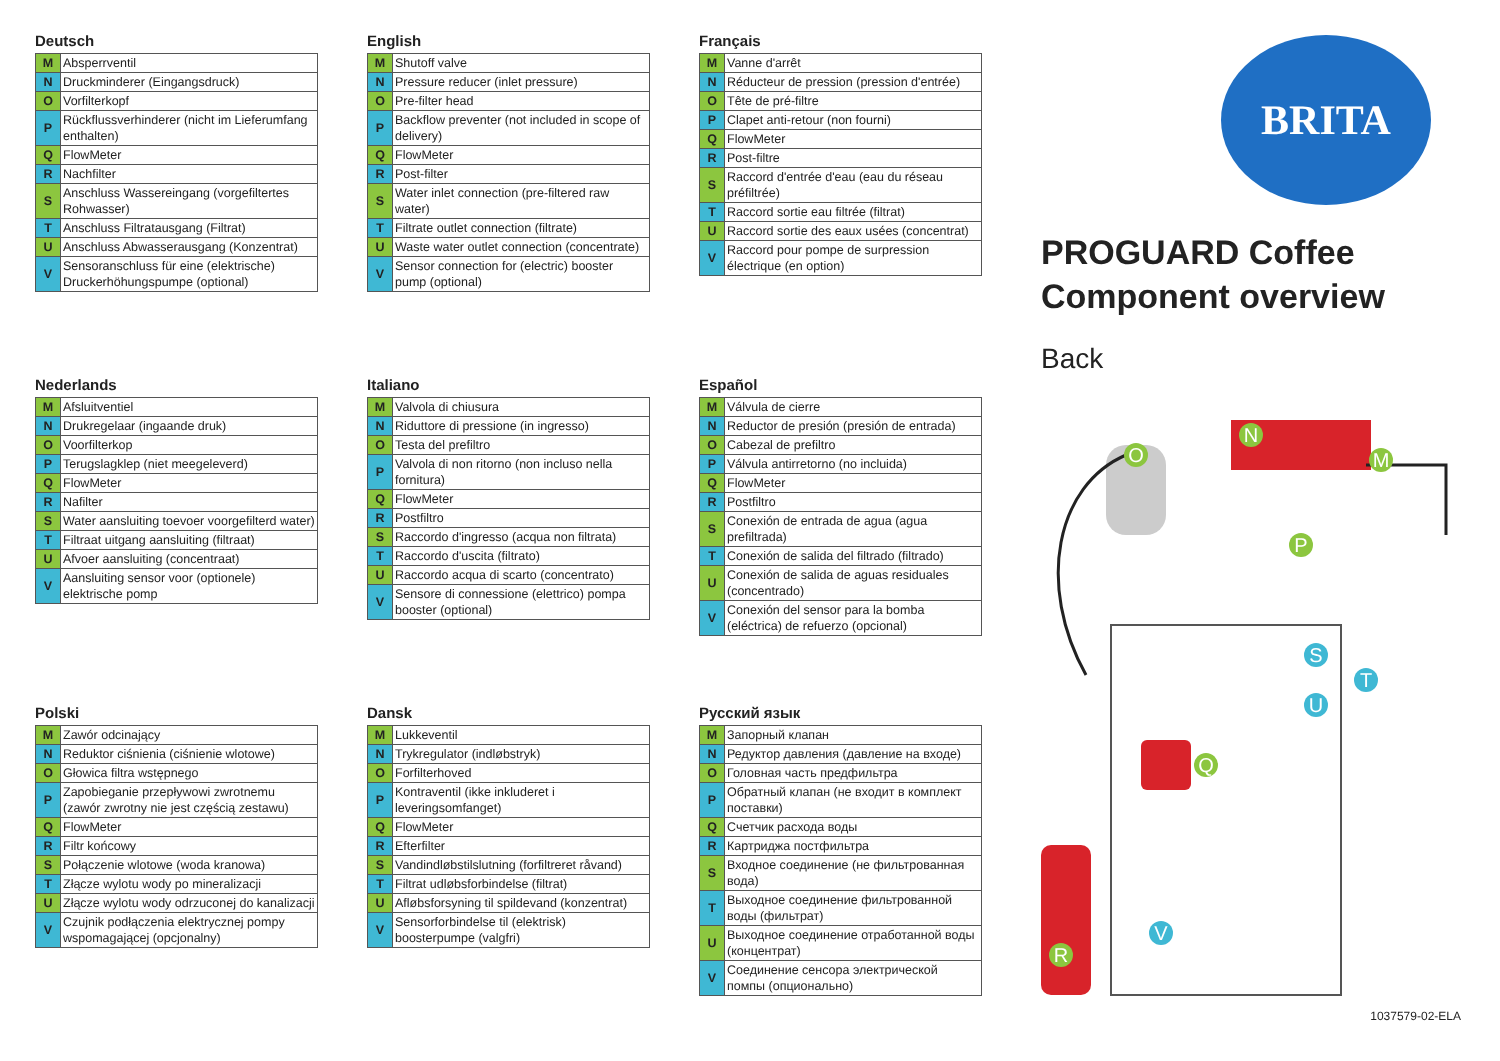Deutsch
| M | Absperrventil |
| N | Druckminderer (Eingangsdruck) |
| O | Vorfilterkopf |
| P | Rückflussverhinderer (nicht im Lieferumfang enthalten) |
| Q | FlowMeter |
| R | Nachfilter |
| S | Anschluss Wassereingang (vorgefiltertes Rohwasser) |
| T | Anschluss Filtratausgang (Filtrat) |
| U | Anschluss Abwasserausgang (Konzentrat) |
| V | Sensoranschluss für eine (elektrische) Druckerhöhungspumpe (optional) |
Nederlands
| M | Afsluitventiel |
| N | Drukregelaar (ingaande druk) |
| O | Voorfilterkop |
| P | Terugslagklep (niet meegeleverd) |
| Q | FlowMeter |
| R | Nafilter |
| S | Water aansluiting toevoer voorgefilterd water) |
| T | Filtraat uitgang aansluiting (filtraat) |
| U | Afvoer aansluiting (concentraat) |
| V | Aansluiting sensor voor (optionele) elektrische pomp |
Polski
| M | Zawór odcinający |
| N | Reduktor ciśnienia (ciśnienie wlotowe) |
| O | Głowica filtra wstępnego |
| P | Zapobieganie przepływowi zwrotnemu (zawór zwrotny nie jest częścią zestawu) |
| Q | FlowMeter |
| R | Filtr końcowy |
| S | Połączenie wlotowe (woda kranowa) |
| T | Złącze wylotu wody po mineralizacji |
| U | Złącze wylotu wody odrzuconej do kanalizacji |
| V | Czujnik podłączenia elektrycznej pompy wspomagającej (opcjonalny) |
English
| M | Shutoff valve |
| N | Pressure reducer (inlet pressure) |
| O | Pre-filter head |
| P | Backflow preventer (not included in scope of delivery) |
| Q | FlowMeter |
| R | Post-filter |
| S | Water inlet connection (pre-filtered raw water) |
| T | Filtrate outlet connection (filtrate) |
| U | Waste water outlet connection (concentrate) |
| V | Sensor connection for (electric) booster pump (optional) |
Italiano
| M | Valvola di chiusura |
| N | Riduttore di pressione (in ingresso) |
| O | Testa del prefiltro |
| P | Valvola di non ritorno (non incluso nella fornitura) |
| Q | FlowMeter |
| R | Postfiltro |
| S | Raccordo d'ingresso (acqua non filtrata) |
| T | Raccordo d'uscita (filtrato) |
| U | Raccordo acqua di scarto (concentrato) |
| V | Sensore di connessione (elettrico) pompa booster (optional) |
Dansk
| M | Lukkeventil |
| N | Trykregulator (indløbstryk) |
| O | Forfilterhoved |
| P | Kontraventil (ikke inkluderet i leveringsomfanget) |
| Q | FlowMeter |
| R | Efterfilter |
| S | Vandindløbstilslutning (forfiltreret råvand) |
| T | Filtrat udløbsforbindelse (filtrat) |
| U | Afløbsforsyning til spildevand (konzentrat) |
| V | Sensorforbindelse til (elektrisk) boosterpumpe (valgfri) |
Français
| M | Vanne d'arrêt |
| N | Réducteur de pression (pression d'entrée) |
| O | Tête de pré-filtre |
| P | Clapet anti-retour (non fourni) |
| Q | FlowMeter |
| R | Post-filtre |
| S | Raccord d'entrée d'eau (eau du réseau préfiltrée) |
| T | Raccord sortie eau filtrée (filtrat) |
| U | Raccord sortie des eaux usées (concentrat) |
| V | Raccord pour pompe de surpression électrique (en option) |
Español
| M | Válvula de cierre |
| N | Reductor de presión (presión de entrada) |
| O | Cabezal de prefiltro |
| P | Válvula antirretorno (no incluida) |
| Q | FlowMeter |
| R | Postfiltro |
| S | Conexión de entrada de agua (agua prefiltrada) |
| T | Conexión de salida del filtrado (filtrado) |
| U | Conexión de salida de aguas residuales (concentrado) |
| V | Conexión del sensor para la bomba (eléctrica) de refuerzo (opcional) |
Русский язык
| M | Запорный клапан |
| N | Редуктор давления (давление на входе) |
| O | Головная часть предфильтра |
| P | Обратный клапан (не входит в комплект поставки) |
| Q | Счетчик расхода воды |
| R | Картриджа постфильтра |
| S | Входное соединение (не фильтрованная вода) |
| T | Выходное соединение фильтрованной воды (фильтрат) |
| U | Выходное соединение отработанной воды (концентрат) |
| V | Соединение сенсора электрической помпы (опционально) |
BRITA
PROGUARD Coffee
Component overview
Back
N
M
O
P
S
T
U
Q
V
R
1037579-02-ELA